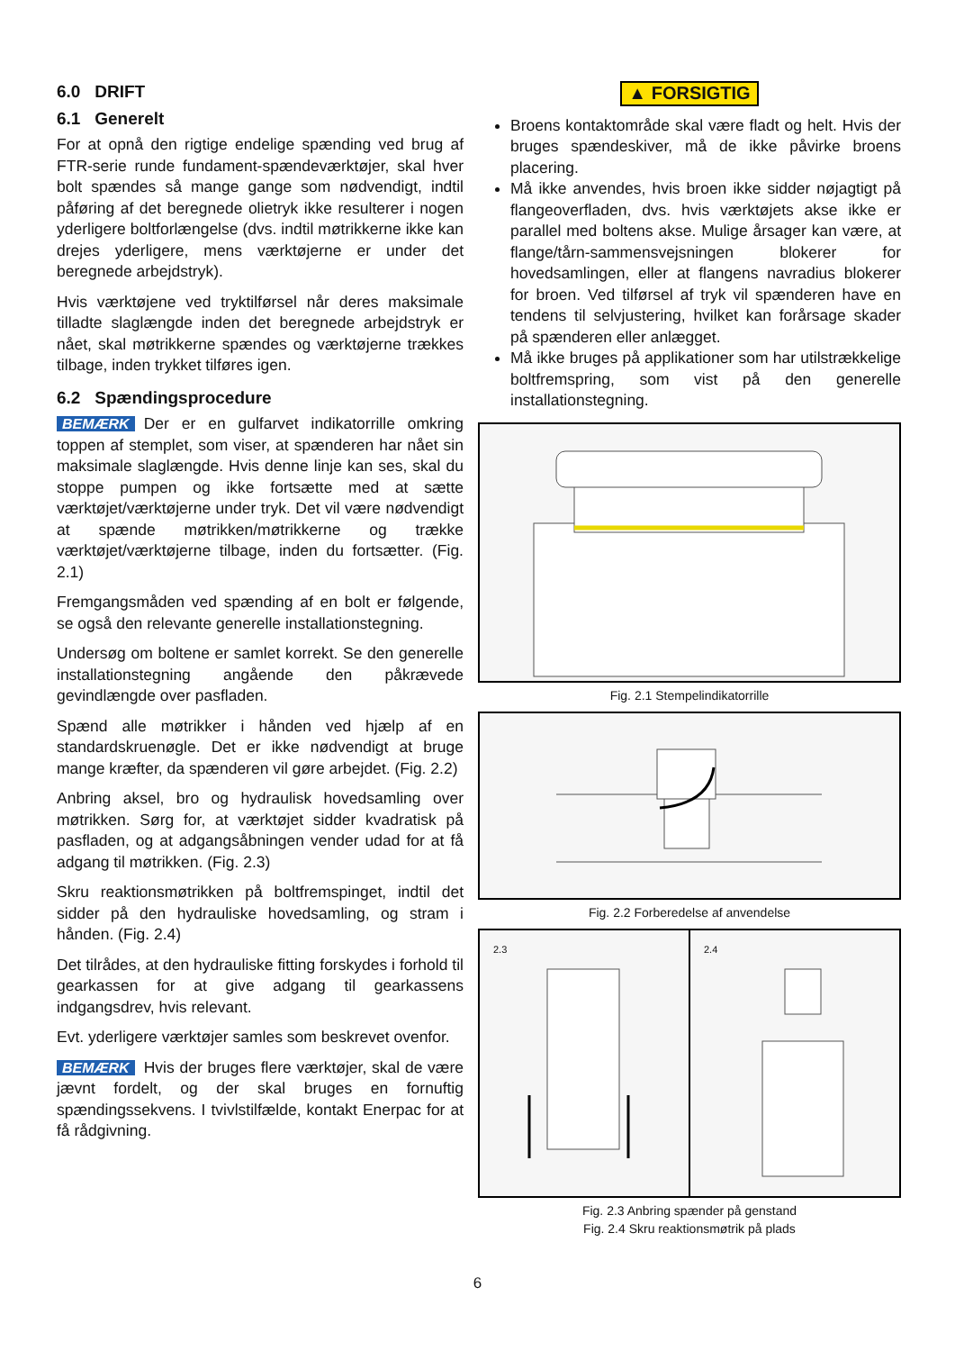6.0 DRIFT
6.1 Generelt
For at opnå den rigtige endelige spænding ved brug af FTR-serie runde fundament-spændeværktøjer, skal hver bolt spændes så mange gange som nødvendigt, indtil påføring af det beregnede olietryk ikke resulterer i nogen yderligere boltforlængelse (dvs. indtil møtrikkerne ikke kan drejes yderligere, mens værktøjerne er under det beregnede arbejdstryk).
Hvis værktøjene ved tryktilførsel når deres maksimale tilladte slaglængde inden det beregnede arbejdstryk er nået, skal møtrikkerne spændes og værktøjerne trækkes tilbage, inden trykket tilføres igen.
6.2 Spændingsprocedure
BEMÆRK Der er en gulfarvet indikatorrille omkring toppen af stemplet, som viser, at spænderen har nået sin maksimale slaglængde. Hvis denne linje kan ses, skal du stoppe pumpen og ikke fortsætte med at sætte værktøjet/værktøjerne under tryk. Det vil være nødvendigt at spænde møtrikken/møtrikkerne og trække værktøjet/værktøjerne tilbage, inden du fortsætter. (Fig. 2.1)
Fremgangsmåden ved spænding af en bolt er følgende, se også den relevante generelle installationstegning.
Undersøg om boltene er samlet korrekt. Se den generelle installationstegning angående den påkrævede gevindlængde over pasfladen.
Spænd alle møtrikker i hånden ved hjælp af en standardskruenøgle. Det er ikke nødvendigt at bruge mange kræfter, da spænderen vil gøre arbejdet. (Fig. 2.2)
Anbring aksel, bro og hydraulisk hovedsamling over møtrikken. Sørg for, at værktøjet sidder kvadratisk på pasfladen, og at adgangsåbningen vender udad for at få adgang til møtrikken. (Fig. 2.3)
Skru reaktionsmøtrikken på boltfremspinget, indtil det sidder på den hydrauliske hovedsamling, og stram i hånden. (Fig. 2.4)
Det tilrådes, at den hydrauliske fitting forskydes i forhold til gearkassen for at give adgang til gearkassens indgangsdrev, hvis relevant.
Evt. yderligere værktøjer samles som beskrevet ovenfor.
BEMÆRK Hvis der bruges flere værktøjer, skal de være jævnt fordelt, og der skal bruges en fornuftig spændingssekvens. I tvivlstilfælde, kontakt Enerpac for at få rådgivning.
▲ FORSIGTIG
Broens kontaktområde skal være fladt og helt. Hvis der bruges spændeskiver, må de ikke påvirke broens placering.
Må ikke anvendes, hvis broen ikke sidder nøjagtigt på flangeoverfladen, dvs. hvis værktøjets akse ikke er parallel med boltens akse. Mulige årsager kan være, at flange/tårn-sammensvejsningen blokerer for hovedsamlingen, eller at flangens navradius blokerer for broen. Ved tilførsel af tryk vil spænderen have en tendens til selvjustering, hvilket kan forårsage skader på spænderen eller anlægget.
Må ikke bruges på applikationer som har utilstrækkelige boltfremspring, som vist på den generelle installationstegning.
Fig. 2.1 Stempelindikatorrille
Fig. 2.2 Forberedelse af anvendelse
2.3 2.4
Fig. 2.3 Anbring spænder på genstand
Fig. 2.4 Skru reaktionsmøtrik på plads
6